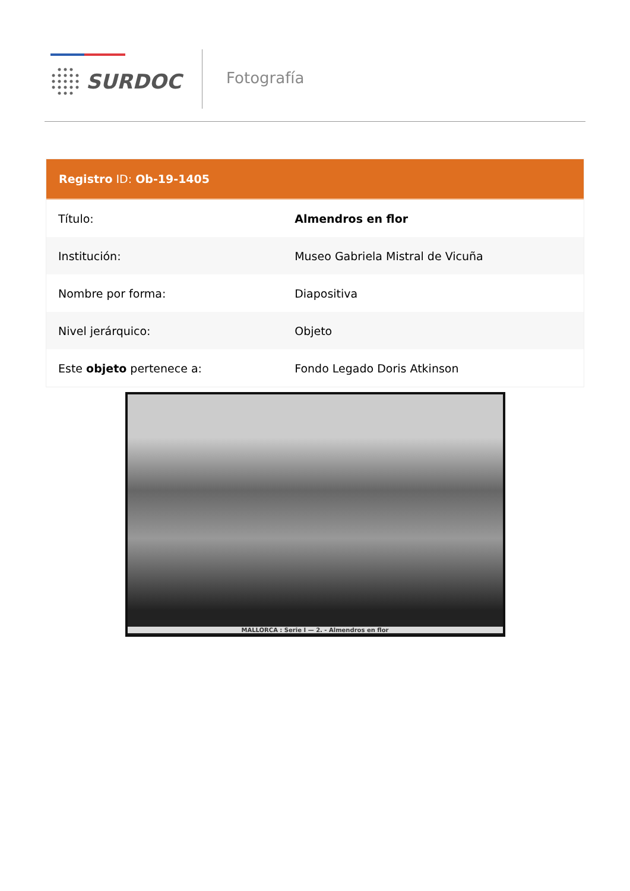SURDOC Fotografía
Registro ID: Ob-19-1405
| Título: | Almendros en flor |
| Institución: | Museo Gabriela Mistral de Vicuña |
| Nombre por forma: | Diapositiva |
| Nivel jerárquico: | Objeto |
| Este objeto pertenece a: | Fondo Legado Doris Atkinson |
MALLORCA : Serie I — 2. - Almendros en flor